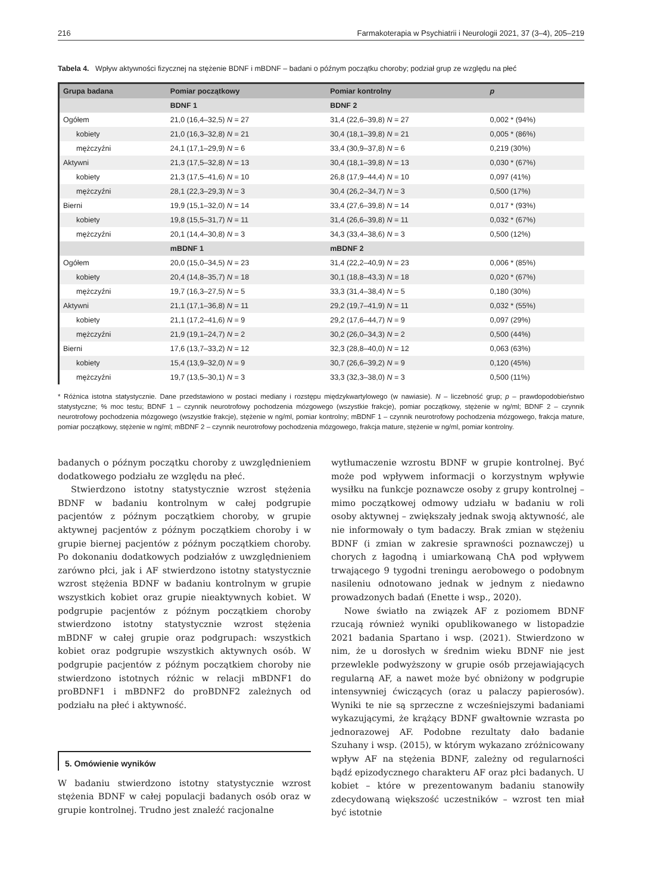216 Farmakoterapia w Psychiatrii i Neurologii 2021, 37 (3–4), 205–219
Tabela 4. Wpływ aktywności fizycznej na stężenie BDNF i mBDNF – badani o późnym początku choroby; podział grup ze względu na płeć
| Grupa badana | Pomiar początkowy | Pomiar kontrolny | p |
| --- | --- | --- | --- |
| | BDNF 1 | BDNF 2 | |
| Ogółem | 21,0 (16,4–32,5) N = 27 | 31,4 (22,6–39,8) N = 27 | 0,002 * (94%) |
| kobiety | 21,0 (16,3–32,8) N = 21 | 30,4 (18,1–39,8) N = 21 | 0,005 * (86%) |
| mężczyźni | 24,1 (17,1–29,9) N = 6 | 33,4 (30,9–37,8) N = 6 | 0,219 (30%) |
| Aktywni | 21,3 (17,5–32,8) N = 13 | 30,4 (18,1–39,8) N = 13 | 0,030 * (67%) |
| kobiety | 21,3 (17,5–41,6) N = 10 | 26,8 (17,9–44,4) N = 10 | 0,097 (41%) |
| mężczyźni | 28,1 (22,3–29,3) N = 3 | 30,4 (26,2–34,7) N = 3 | 0,500 (17%) |
| Bierni | 19,9 (15,1–32,0) N = 14 | 33,4 (27,6–39,8) N = 14 | 0,017 * (93%) |
| kobiety | 19,8 (15,5–31,7) N = 11 | 31,4 (26,6–39,8) N = 11 | 0,032 * (67%) |
| mężczyźni | 20,1 (14,4–30,8) N = 3 | 34,3 (33,4–38,6) N = 3 | 0,500 (12%) |
| | mBDNF 1 | mBDNF 2 | |
| Ogółem | 20,0 (15,0–34,5) N = 23 | 31,4 (22,2–40,9) N = 23 | 0,006 * (85%) |
| kobiety | 20,4 (14,8–35,7) N = 18 | 30,1 (18,8–43,3) N = 18 | 0,020 * (67%) |
| mężczyźni | 19,7 (16,3–27,5) N = 5 | 33,3 (31,4–38,4) N = 5 | 0,180 (30%) |
| Aktywni | 21,1 (17,1–36,8) N = 11 | 29,2 (19,7–41,9) N = 11 | 0,032 * (55%) |
| kobiety | 21,1 (17,2–41,6) N = 9 | 29,2 (17,6–44,7) N = 9 | 0,097 (29%) |
| mężczyźni | 21,9 (19,1–24,7) N = 2 | 30,2 (26,0–34,3) N = 2 | 0,500 (44%) |
| Bierni | 17,6 (13,7–33,2) N = 12 | 32,3 (28,8–40,0) N = 12 | 0,063 (63%) |
| kobiety | 15,4 (13,9–32,0) N = 9 | 30,7 (26,6–39,2) N = 9 | 0,120 (45%) |
| mężczyźni | 19,7 (13,5–30,1) N = 3 | 33,3 (32,3–38,0) N = 3 | 0,500 (11%) |
* Różnica istotna statystycznie. Dane przedstawiono w postaci mediany i rozstępu międzykwartylowego (w nawiasie). N – liczebność grup; p – prawdopodobieństwo statystyczne; % moc testu; BDNF 1 – czynnik neurotrofowy pochodzenia mózgowego (wszystkie frakcje), pomiar początkowy, stężenie w ng/ml; BDNF 2 – czynnik neurotrofowy pochodzenia mózgowego (wszystkie frakcje), stężenie w ng/ml, pomiar kontrolny; mBDNF 1 – czynnik neurotrofowy pochodzenia mózgowego, frakcja mature, pomiar początkowy, stężenie w ng/ml; mBDNF 2 – czynnik neurotrofowy pochodzenia mózgowego, frakcja mature, stężenie w ng/ml, pomiar kontrolny.
badanych o późnym początku choroby z uwzględnieniem dodatkowego podziału ze względu na płeć.
Stwierdzono istotny statystycznie wzrost stężenia BDNF w badaniu kontrolnym w całej podgrupie pacjentów z późnym początkiem choroby, w grupie aktywnej pacjentów z późnym początkiem choroby i w grupie biernej pacjentów z późnym początkiem choroby. Po dokonaniu dodatkowych podziałów z uwzględnieniem zarówno płci, jak i AF stwierdzono istotny statystycznie wzrost stężenia BDNF w badaniu kontrolnym w grupie wszystkich kobiet oraz grupie nieaktywnych kobiet. W podgrupie pacjentów z późnym początkiem choroby stwierdzono istotny statystycznie wzrost stężenia mBDNF w całej grupie oraz podgrupach: wszystkich kobiet oraz podgrupie wszystkich aktywnych osób. W podgrupie pacjentów z późnym początkiem choroby nie stwierdzono istotnych różnic w relacji mBDNF1 do proBDNF1 i mBDNF2 do proBDNF2 zależnych od podziału na płeć i aktywność.
5. Omówienie wyników
W badaniu stwierdzono istotny statystycznie wzrost stężenia BDNF w całej populacji badanych osób oraz w grupie kontrolnej. Trudno jest znaleźć racjonalne
wytłumaczenie wzrostu BDNF w grupie kontrolnej. Być może pod wpływem informacji o korzystnym wpływie wysiłku na funkcje poznawcze osoby z grupy kontrolnej – mimo początkowej odmowy udziału w badaniu w roli osoby aktywnej – zwiększały jednak swoją aktywność, ale nie informowały o tym badaczy. Brak zmian w stężeniu BDNF (i zmian w zakresie sprawności poznawczej) u chorych z łagodną i umiarkowaną ChA pod wpływem trwającego 9 tygodni treningu aerobowego o podobnym nasileniu odnotowano jednak w jednym z niedawno prowadzonych badań (Enette i wsp., 2020).
Nowe światło na związek AF z poziomem BDNF rzucają również wyniki opublikowanego w listopadzie 2021 badania Spartano i wsp. (2021). Stwierdzono w nim, że u dorosłych w średnim wieku BDNF nie jest przewlekle podwyższony w grupie osób przejawiających regularną AF, a nawet może być obniżony w podgrupie intensywniej ćwiczących (oraz u palaczy papierosów). Wyniki te nie są sprzeczne z wcześniejszymi badaniami wykazującymi, że krążący BDNF gwałtownie wzrasta po jednorazowej AF. Podobne rezultaty dało badanie Szuhany i wsp. (2015), w którym wykazano zróżnicowany wpływ AF na stężenia BDNF, zależny od regularności bądź epizodycznego charakteru AF oraz płci badanych. U kobiet – które w prezentowanym badaniu stanowiły zdecydowaną większość uczestników – wzrost ten miał być istotnie